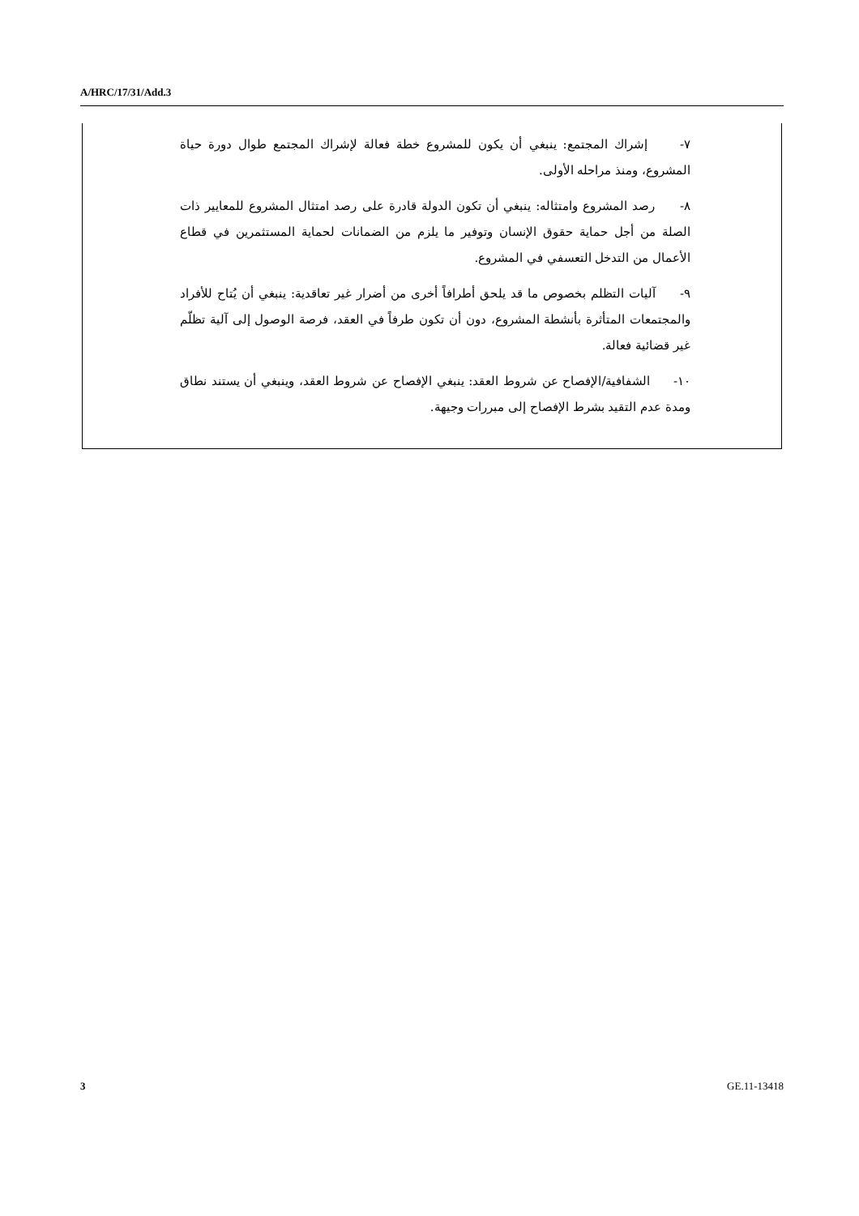A/HRC/17/31/Add.3
٧- إشراك المجتمع: ينبغي أن يكون للمشروع خطة فعالة لإشراك المجتمع طوال دورة حياة المشروع، ومنذ مراحله الأولى.
٨- رصد المشروع وامتثاله: ينبغي أن تكون الدولة قادرة على رصد امتثال المشروع للمعايير ذات الصلة من أجل حماية حقوق الإنسان وتوفير ما يلزم من الضمانات لحماية المستثمرين في قطاع الأعمال من التدخل التعسفي في المشروع.
٩- آليات التظلم بخصوص ما قد يلحق أطرافاً أخرى من أضرار غير تعاقدية: ينبغي أن يُتاح للأفراد والمجتمعات المتأثرة بأنشطة المشروع، دون أن تكون طرفاً في العقد، فرصة الوصول إلى آلية تظلّم غير قضائية فعالة.
١٠- الشفافية/الإفصاح عن شروط العقد: ينبغي الإفصاح عن شروط العقد، وينبغي أن يستند نطاق ومدة عدم التقيد بشرط الإفصاح إلى مبررات وجيهة.
3 GE.11-13418